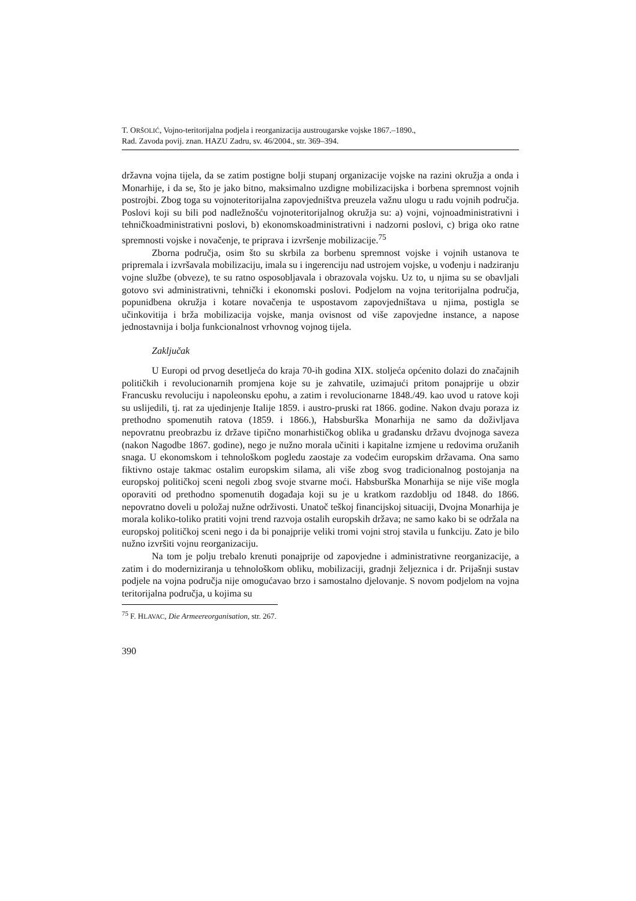T. ORŠOLIĆ, Vojno-teritorijalna podjela i reorganizacija austrougarske vojske 1867.–1890.,
Rad. Zavoda povij. znan. HAZU Zadru, sv. 46/2004., str. 369–394.
državna vojna tijela, da se zatim postigne bolji stupanj organizacije vojske na razini okružja a onda i Monarhije, i da se, što je jako bitno, maksimalno uzdigne mobilizacijska i borbena spremnost vojnih postrojbi. Zbog toga su vojnoteritorijalna zapovjedništva preuzela važnu ulogu u radu vojnih područja. Poslovi koji su bili pod nadležnošću vojnoteritorijalnog okružja su: a) vojni, vojnoadministrativni i tehničkoadministrativni poslovi, b) ekonomskoadministrativni i nadzorni poslovi, c) briga oko ratne spremnosti vojske i novačenje, te priprava i izvršenje mobilizacije.<sup>75</sup>
Zborna područja, osim što su skrbila za borbenu spremnost vojske i vojnih ustanova te pripremala i izvršavala mobilizaciju, imala su i ingerenciju nad ustrojem vojske, u vođenju i nadziranju vojne službe (obveze), te su ratno osposobljavala i obrazovala vojsku. Uz to, u njima su se obavljali gotovo svi administrativni, tehnički i ekonomski poslovi. Podjelom na vojna teritorijalna područja, popunidbena okružja i kotare novačenja te uspostavom zapovjedništava u njima, postigla se učinkovitija i brža mobilizacija vojske, manja ovisnost od više zapovjedne instance, a napose jednostavnija i bolja funkcionalnost vrhovnog vojnog tijela.
Zaključak
U Europi od prvog desetljeća do kraja 70-ih godina XIX. stoljeća općenito dolazi do značajnih političkih i revolucionarnih promjena koje su je zahvatile, uzimajući pritom ponajprije u obzir Francusku revoluciju i napoleonsku epohu, a zatim i revolucionarne 1848./49. kao uvod u ratove koji su uslijedili, tj. rat za ujedinjenje Italije 1859. i austro-pruski rat 1866. godine. Nakon dvaju poraza iz prethodno spomenutih ratova (1859. i 1866.), Habsburška Monarhija ne samo da doživljava nepovratnu preobrazbu iz države tipično monarhističkog oblika u građansku državu dvojnoga saveza (nakon Nagodbe 1867. godine), nego je nužno morala učiniti i kapitalne izmjene u redovima oružanih snaga. U ekonomskom i tehnološkom pogledu zaostaje za vodećim europskim državama. Ona samo fiktivno ostaje takmac ostalim europskim silama, ali više zbog svog tradicionalnog postojanja na europskoj političkoj sceni negoli zbog svoje stvarne moći. Habsburška Monarhija se nije više mogla oporaviti od prethodno spomenutih događaja koji su je u kratkom razdoblju od 1848. do 1866. nepovratno doveli u položaj nužne održivosti. Unatoč teškoj financijskoj situaciji, Dvojna Monarhija je morala koliko-toliko pratiti vojni trend razvoja ostalih europskih država; ne samo kako bi se održala na europskoj političkoj sceni nego i da bi ponajprije veliki tromi vojni stroj stavila u funkciju. Zato je bilo nužno izvršiti vojnu reorganizaciju.
Na tom je polju trebalo krenuti ponajprije od zapovjedne i administrativne reorganizacije, a zatim i do moderniziranja u tehnološkom obliku, mobilizaciji, gradnji željeznica i dr. Prijašnji sustav podjele na vojna područja nije omogućavao brzo i samostalno djelovanje. S novom podjelom na vojna teritorijalna područja, u kojima su
<sup>75</sup> F. HLAVAC, Die Armeereorganisation, str. 267.
390